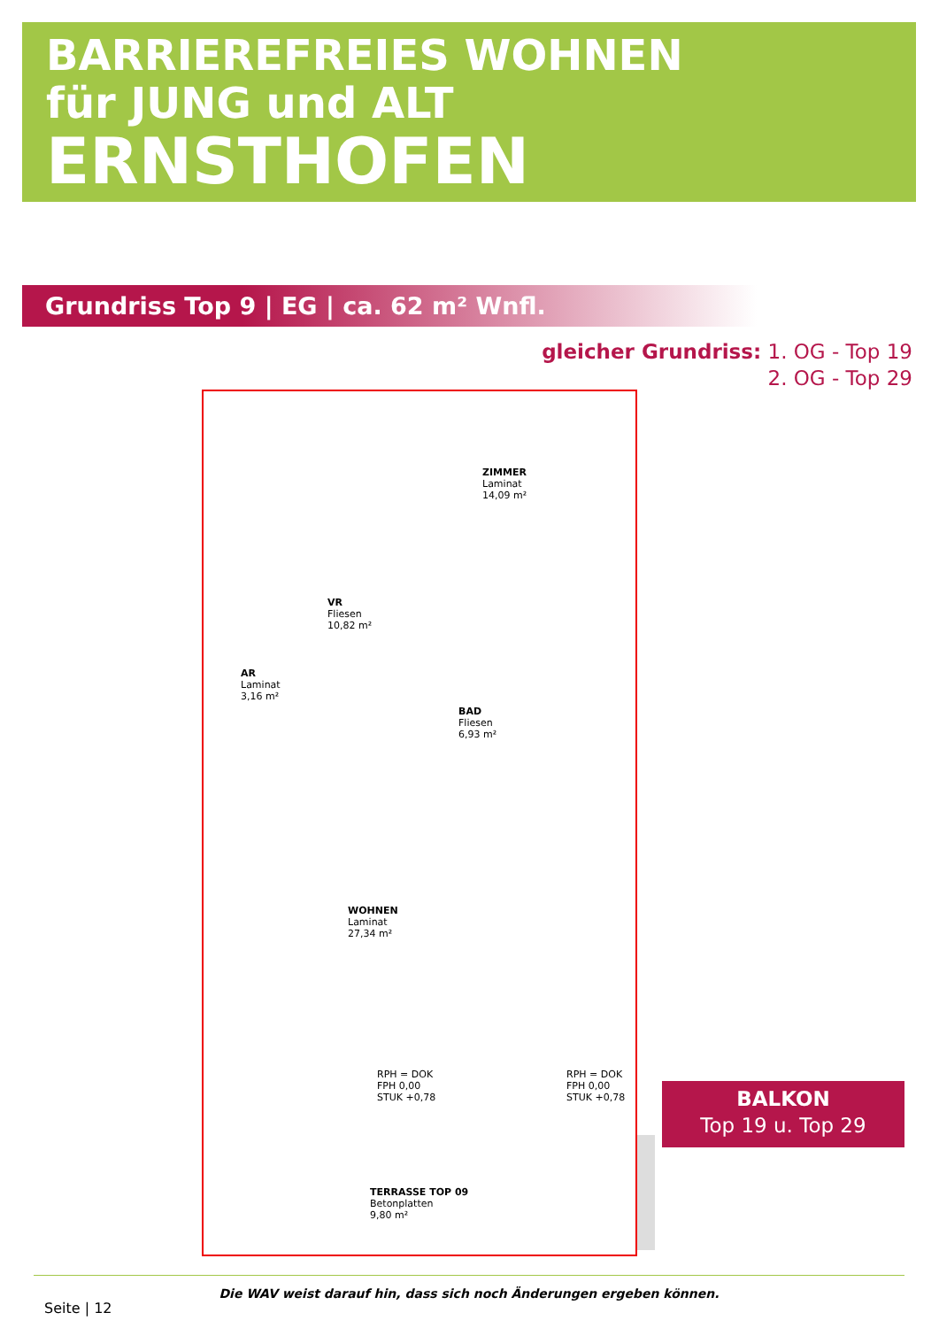BARRIEREFREIES WOHNEN
für JUNG und ALT
ERNSTHOFEN
Grundriss Top 9 | EG | ca. 62 m² Wnfl.
gleicher Grundriss: 1. OG - Top 19
2. OG - Top 29
ZIMMER
Laminat
14,09 m²
VR
Fliesen
10,82 m²
AR
Laminat
3,16 m²
BAD
Fliesen
6,93 m²
WOHNEN
Laminat
27,34 m²
RPH = DOK
FPH 0,00
STUK +0,78
RPH = DOK
FPH 0,00
STUK +0,78
TERRASSE TOP 09
Betonplatten
9,80 m²
BALKON
Top 19 u. Top 29
Die WAV weist darauf hin, dass sich noch Änderungen ergeben können.
Seite | 12